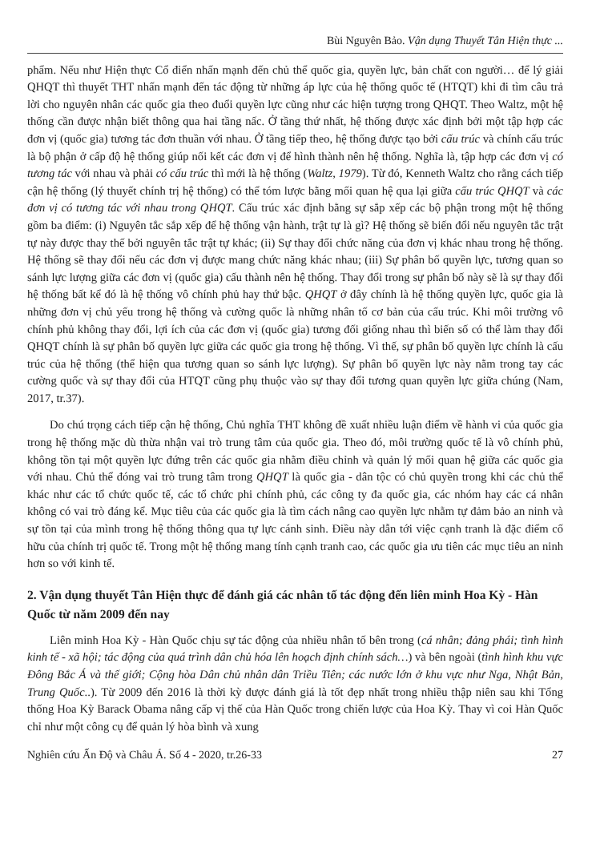Bùi Nguyên Bảo. Vận dụng Thuyết Tân Hiện thực ...
phẩm. Nếu như Hiện thực Cổ điển nhấn mạnh đến chủ thể quốc gia, quyền lực, bản chất con người… để lý giải QHQT thì thuyết THT nhấn mạnh đến tác động từ những áp lực của hệ thống quốc tế (HTQT) khi đi tìm câu trả lời cho nguyên nhân các quốc gia theo đuổi quyền lực cũng như các hiện tượng trong QHQT. Theo Waltz, một hệ thống cần được nhận biết thông qua hai tầng nấc. Ở tầng thứ nhất, hệ thống được xác định bởi một tập hợp các đơn vị (quốc gia) tương tác đơn thuần với nhau. Ở tầng tiếp theo, hệ thống được tạo bởi cấu trúc và chính cấu trúc là bộ phận ở cấp độ hệ thống giúp nối kết các đơn vị để hình thành nên hệ thống. Nghĩa là, tập hợp các đơn vị có tương tác với nhau và phải có cấu trúc thì mới là hệ thống (Waltz, 1979). Từ đó, Kenneth Waltz cho rằng cách tiếp cận hệ thống (lý thuyết chính trị hệ thống) có thể tóm lược bằng mối quan hệ qua lại giữa cấu trúc QHQT và các đơn vị có tương tác với nhau trong QHQT. Cấu trúc xác định bằng sự sắp xếp các bộ phận trong một hệ thống gồm ba điểm: (i) Nguyên tắc sắp xếp để hệ thống vận hành, trật tự là gì? Hệ thống sẽ biến đổi nếu nguyên tắc trật tự này được thay thế bởi nguyên tắc trật tự khác; (ii) Sự thay đổi chức năng của đơn vị khác nhau trong hệ thống. Hệ thống sẽ thay đổi nếu các đơn vị được mang chức năng khác nhau; (iii) Sự phân bố quyền lực, tương quan so sánh lực lượng giữa các đơn vị (quốc gia) cấu thành nên hệ thống. Thay đổi trong sự phân bố này sẽ là sự thay đổi hệ thống bất kể đó là hệ thống vô chính phủ hay thứ bậc. QHQT ở đây chính là hệ thống quyền lực, quốc gia là những đơn vị chủ yếu trong hệ thống và cường quốc là những nhân tố cơ bản của cấu trúc. Khi môi trường vô chính phủ không thay đổi, lợi ích của các đơn vị (quốc gia) tương đối giống nhau thì biến số có thể làm thay đổi QHQT chính là sự phân bố quyền lực giữa các quốc gia trong hệ thống. Vì thế, sự phân bố quyền lực chính là cấu trúc của hệ thống (thể hiện qua tương quan so sánh lực lượng). Sự phân bố quyền lực này nằm trong tay các cường quốc và sự thay đổi của HTQT cũng phụ thuộc vào sự thay đổi tương quan quyền lực giữa chúng (Nam, 2017, tr.37).
Do chú trọng cách tiếp cận hệ thống, Chủ nghĩa THT không đề xuất nhiều luận điểm về hành vi của quốc gia trong hệ thống mặc dù thừa nhận vai trò trung tâm của quốc gia. Theo đó, môi trường quốc tế là vô chính phủ, không tồn tại một quyền lực đứng trên các quốc gia nhằm điều chỉnh và quản lý mối quan hệ giữa các quốc gia với nhau. Chủ thể đóng vai trò trung tâm trong QHQT là quốc gia - dân tộc có chủ quyền trong khi các chủ thể khác như các tổ chức quốc tế, các tổ chức phi chính phủ, các công ty đa quốc gia, các nhóm hay các cá nhân không có vai trò đáng kể. Mục tiêu của các quốc gia là tìm cách nâng cao quyền lực nhằm tự đảm bảo an ninh và sự tồn tại của mình trong hệ thống thông qua tự lực cánh sinh. Điều này dẫn tới việc cạnh tranh là đặc điểm cố hữu của chính trị quốc tế. Trong một hệ thống mang tính cạnh tranh cao, các quốc gia ưu tiên các mục tiêu an ninh hơn so với kinh tế.
2. Vận dụng thuyết Tân Hiện thực để đánh giá các nhân tố tác động đến liên minh Hoa Kỳ - Hàn Quốc từ năm 2009 đến nay
Liên minh Hoa Kỳ - Hàn Quốc chịu sự tác động của nhiều nhân tố bên trong (cá nhân; đảng phái; tình hình kinh tế - xã hội; tác động của quá trình dân chủ hóa lên hoạch định chính sách…) và bên ngoài (tình hình khu vực Đông Bắc Á và thế giới; Cộng hòa Dân chủ nhân dân Triều Tiên; các nước lớn ở khu vực như Nga, Nhật Bản, Trung Quốc..). Từ 2009 đến 2016 là thời kỳ được đánh giá là tốt đẹp nhất trong nhiều thập niên sau khi Tổng thống Hoa Kỳ Barack Obama nâng cấp vị thế của Hàn Quốc trong chiến lược của Hoa Kỳ. Thay vì coi Hàn Quốc chỉ như một công cụ để quản lý hòa bình và xung
Nghiên cứu Ấn Độ và Châu Á. Số 4 - 2020, tr.26-33 27